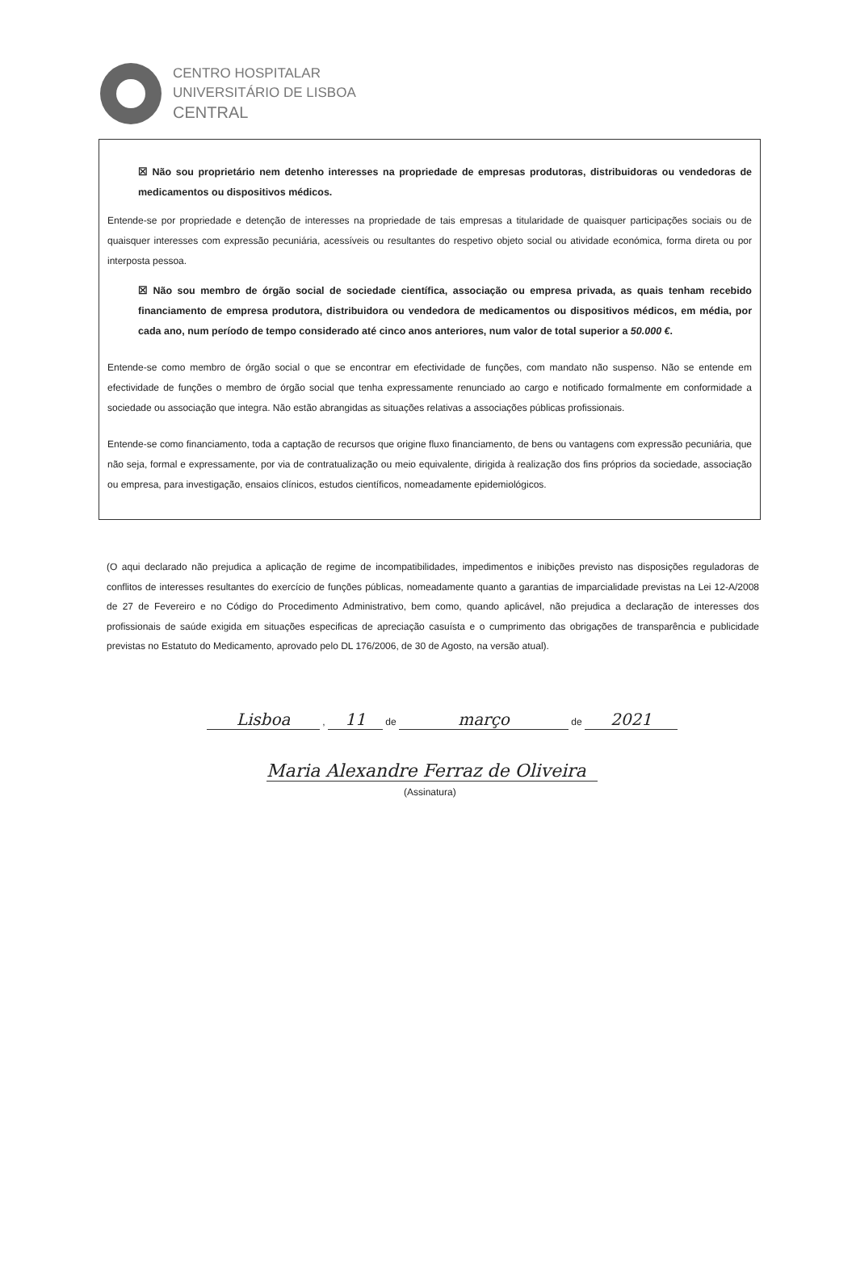CENTRO HOSPITALAR
UNIVERSITÁRIO DE LISBOA
CENTRAL
☒ Não sou proprietário nem detenho interesses na propriedade de empresas produtoras, distribuidoras ou vendedoras de medicamentos ou dispositivos médicos.
Entende-se por propriedade e detenção de interesses na propriedade de tais empresas a titularidade de quaisquer participações sociais ou de quaisquer interesses com expressão pecuniária, acessíveis ou resultantes do respetivo objeto social ou atividade económica, forma direta ou por interposta pessoa.
☒ Não sou membro de órgão social de sociedade científica, associação ou empresa privada, as quais tenham recebido financiamento de empresa produtora, distribuidora ou vendedora de medicamentos ou dispositivos médicos, em média, por cada ano, num período de tempo considerado até cinco anos anteriores, num valor de total superior a 50.000 €.
Entende-se como membro de órgão social o que se encontrar em efectividade de funções, com mandato não suspenso. Não se entende em efectividade de funções o membro de órgão social que tenha expressamente renunciado ao cargo e notificado formalmente em conformidade a sociedade ou associação que integra. Não estão abrangidas as situações relativas a associações públicas profissionais.
Entende-se como financiamento, toda a captação de recursos que origine fluxo financiamento, de bens ou vantagens com expressão pecuniária, que não seja, formal e expressamente, por via de contratualização ou meio equivalente, dirigida à realização dos fins próprios da sociedade, associação ou empresa, para investigação, ensaios clínicos, estudos científicos, nomeadamente epidemiológicos.
(O aqui declarado não prejudica a aplicação de regime de incompatibilidades, impedimentos e inibições previsto nas disposições reguladoras de conflitos de interesses resultantes do exercício de funções públicas, nomeadamente quanto a garantias de imparcialidade previstas na Lei 12-A/2008 de 27 de Fevereiro e no Código do Procedimento Administrativo, bem como, quando aplicável, não prejudica a declaração de interesses dos profissionais de saúde exigida em situações especificas de apreciação casuísta e o cumprimento das obrigações de transparência e publicidade previstas no Estatuto do Medicamento, aprovado pelo DL 176/2006, de 30 de Agosto, na versão atual).
Lisboa , 11 de março de 2021
Maria Alexandre Ferraz de Oliveira
(Assinatura)